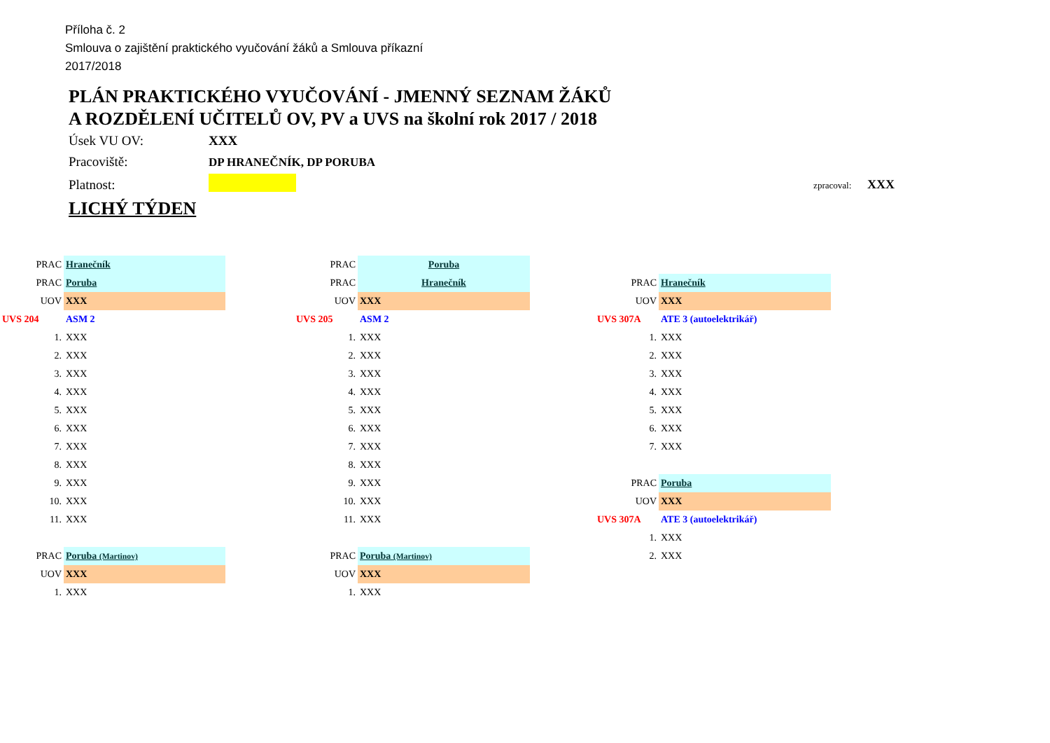Příloha č. 2
Smlouva o zajištění praktického vyučování žáků a Smlouva příkazní
2017/2018
PLÁN PRAKTICKÉHO VYUČOVÁNÍ - JMENNÝ SEZNAM ŽÁKŮ
A ROZDĚLENÍ UČITELŮ OV, PV a UVS na školní rok 2017 / 2018
| Úsek VU OV: | XXX | |
| Pracoviště: | DP HRANEČNÍK, DP PORUBA | |
| Platnost: | | zpracoval: XXX |
| LICHÝ TÝDEN | | |
| PRAC | Hranečník |
| PRAC | Poruba |
| UOV | XXX |
| UVS 204 | ASM 2 |
| 1. | XXX |
| 2. | XXX |
| 3. | XXX |
| 4. | XXX |
| 5. | XXX |
| 6. | XXX |
| 7. | XXX |
| 8. | XXX |
| 9. | XXX |
| 10. | XXX |
| 11. | XXX |
| PRAC | Poruba (Martinov) |
| UOV | XXX |
| 1. | XXX |
| PRAC | Poruba |
| PRAC | Hranečník |
| UOV | XXX |
| UVS 205 | ASM 2 |
| 1. | XXX |
| 2. | XXX |
| 3. | XXX |
| 4. | XXX |
| 5. | XXX |
| 6. | XXX |
| 7. | XXX |
| 8. | XXX |
| 9. | XXX |
| 10. | XXX |
| 11. | XXX |
| PRAC | Poruba (Martinov) |
| UOV | XXX |
| 1. | XXX |
| PRAC | Hranečník |
| UOV | XXX |
| UVS 307A | ATE 3 (autoelektrikář) |
| 1. | XXX |
| 2. | XXX |
| 3. | XXX |
| 4. | XXX |
| 5. | XXX |
| 6. | XXX |
| 7. | XXX |
| PRAC | Poruba |
| UOV | XXX |
| UVS 307A | ATE 3 (autoelektrikář) |
| 1. | XXX |
| 2. | XXX |